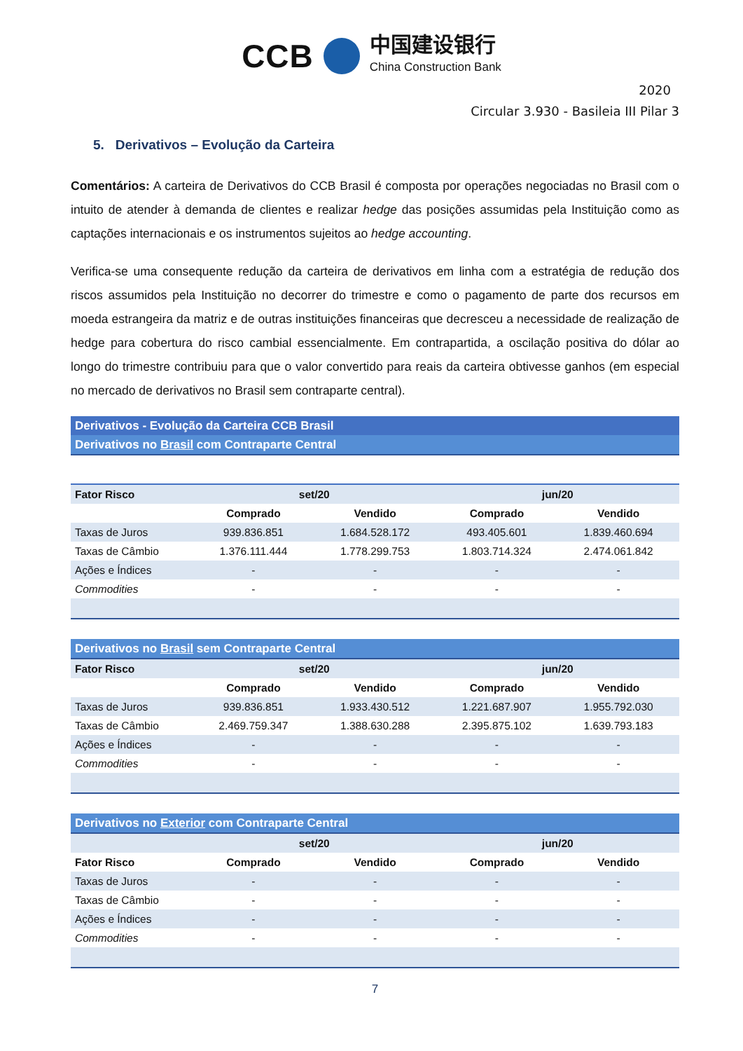CCB 中国建设银行 China Construction Bank
2020
Circular 3.930 - Basileia III Pilar 3
5. Derivativos – Evolução da Carteira
Comentários: A carteira de Derivativos do CCB Brasil é composta por operações negociadas no Brasil com o intuito de atender à demanda de clientes e realizar hedge das posições assumidas pela Instituição como as captações internacionais e os instrumentos sujeitos ao hedge accounting.
Verifica-se uma consequente redução da carteira de derivativos em linha com a estratégia de redução dos riscos assumidos pela Instituição no decorrer do trimestre e como o pagamento de parte dos recursos em moeda estrangeira da matriz e de outras instituições financeiras que decresceu a necessidade de realização de hedge para cobertura do risco cambial essencialmente. Em contrapartida, a oscilação positiva do dólar ao longo do trimestre contribuiu para que o valor convertido para reais da carteira obtivesse ganhos (em especial no mercado de derivativos no Brasil sem contraparte central).
| Derivativos - Evolução da Carteira CCB Brasil | | | | |
| Derivativos no Brasil com Contraparte Central | | | | |
| Fator Risco | set/20 | | jun/20 | |
| | Comprado | Vendido | Comprado | Vendido |
| Taxas de Juros | 939.836.851 | 1.684.528.172 | 493.405.601 | 1.839.460.694 |
| Taxas de Câmbio | 1.376.111.444 | 1.778.299.753 | 1.803.714.324 | 2.474.061.842 |
| Ações e Índices | - | - | - | - |
| Commodities | - | - | - | - |
| Derivativos no Brasil sem Contraparte Central | | | | |
| Fator Risco | set/20 | | jun/20 | |
| | Comprado | Vendido | Comprado | Vendido |
| Taxas de Juros | 939.836.851 | 1.933.430.512 | 1.221.687.907 | 1.955.792.030 |
| Taxas de Câmbio | 2.469.759.347 | 1.388.630.288 | 2.395.875.102 | 1.639.793.183 |
| Ações e Índices | - | - | - | - |
| Commodities | - | - | - | - |
| Derivativos no Exterior com Contraparte Central | | | | |
| | set/20 | | jun/20 | |
| Fator Risco | Comprado | Vendido | Comprado | Vendido |
| Taxas de Juros | - | - | - | - |
| Taxas de Câmbio | - | - | - | - |
| Ações e Índices | - | - | - | - |
| Commodities | - | - | - | - |
7